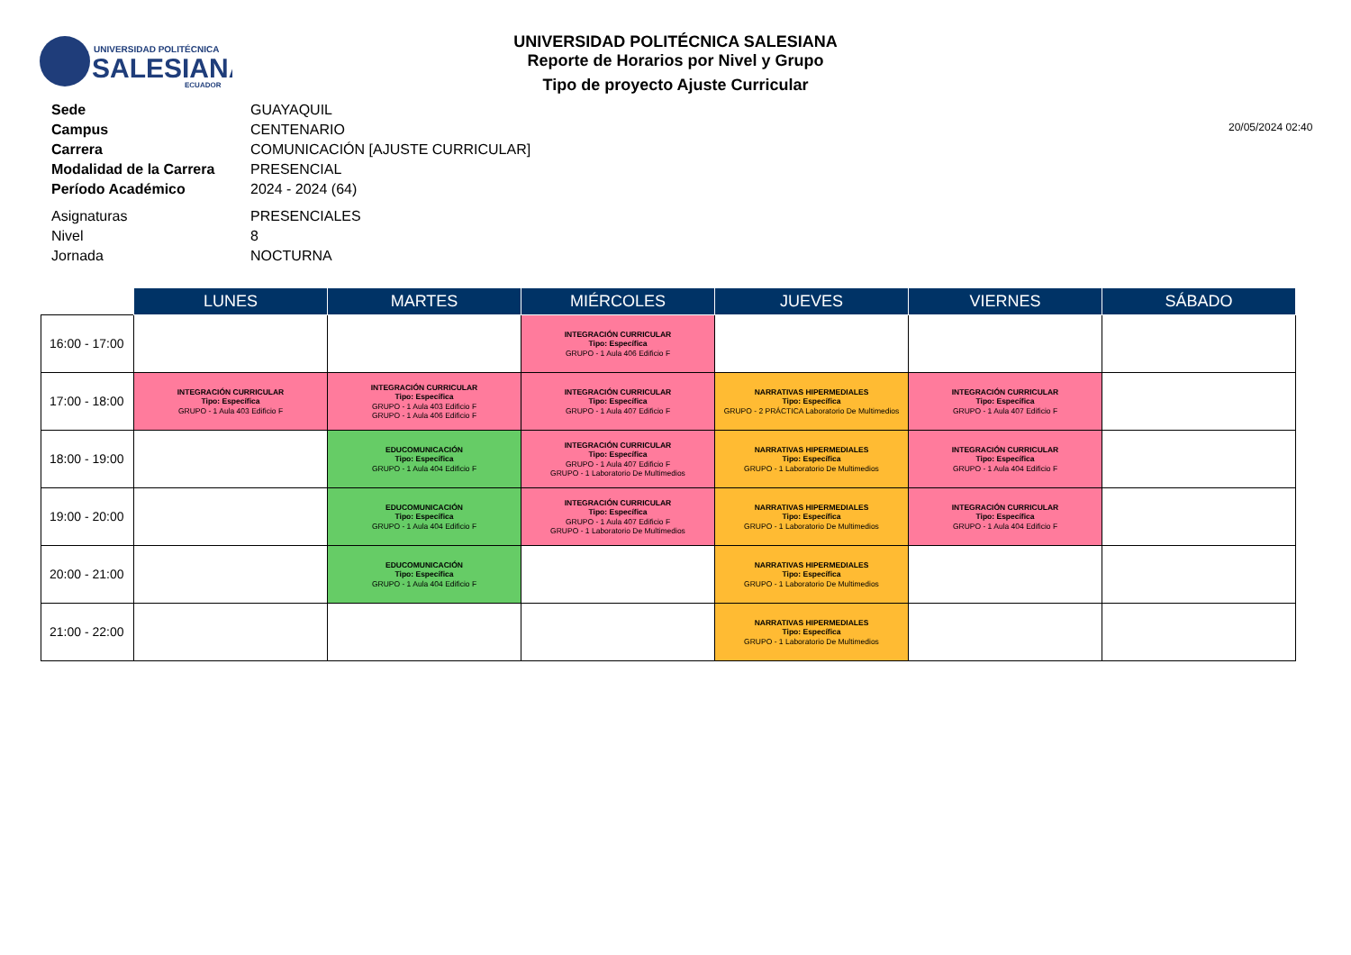UNIVERSIDAD POLITÉCNICA
SALESIANA
ECUADOR
UNIVERSIDAD POLITÉCNICA SALESIANA
Reporte de Horarios por Nivel y Grupo
Tipo de proyecto Ajuste Curricular
20/05/2024 02:40
| Sede | GUAYAQUIL |
| Campus | CENTENARIO |
| Carrera | COMUNICACIÓN [AJUSTE CURRICULAR] |
| Modalidad de la Carrera | PRESENCIAL |
| Período Académico | 2024 - 2024 (64) |
| Asignaturas | PRESENCIALES |
| Nivel | 8 |
| Jornada | NOCTURNA |
| | LUNES | MARTES | MIÉRCOLES | JUEVES | VIERNES | SÁBADO |
| --- | --- | --- | --- | --- | --- | --- |
| 16:00 - 17:00 | | | INTEGRACIÓN CURRICULAR Tipo: Específica GRUPO - 1 Aula 406 Edificio F | | | |
| 17:00 - 18:00 | INTEGRACIÓN CURRICULAR Tipo: Específica GRUPO - 1 Aula 403 Edificio F | INTEGRACIÓN CURRICULAR Tipo: Específica GRUPO - 1 Aula 403 Edificio F GRUPO - 1 Aula 406 Edificio F | INTEGRACIÓN CURRICULAR Tipo: Específica GRUPO - 1 Aula 407 Edificio F | NARRATIVAS HIPERMEDIALES Tipo: Específica GRUPO - 2 PRÁCTICA Laboratorio De Multimedios | INTEGRACIÓN CURRICULAR Tipo: Específica GRUPO - 1 Aula 407 Edificio F | |
| 18:00 - 19:00 | | EDUCOMUNICACIÓN Tipo: Específica GRUPO - 1 Aula 404 Edificio F | INTEGRACIÓN CURRICULAR Tipo: Específica GRUPO - 1 Aula 407 Edificio F GRUPO - 1 Laboratorio De Multimedios | NARRATIVAS HIPERMEDIALES Tipo: Específica GRUPO - 1 Laboratorio De Multimedios | INTEGRACIÓN CURRICULAR Tipo: Específica GRUPO - 1 Aula 404 Edificio F | |
| 19:00 - 20:00 | | EDUCOMUNICACIÓN Tipo: Específica GRUPO - 1 Aula 404 Edificio F | INTEGRACIÓN CURRICULAR Tipo: Específica GRUPO - 1 Aula 407 Edificio F GRUPO - 1 Laboratorio De Multimedios | NARRATIVAS HIPERMEDIALES Tipo: Específica GRUPO - 1 Laboratorio De Multimedios | INTEGRACIÓN CURRICULAR Tipo: Específica GRUPO - 1 Aula 404 Edificio F | |
| 20:00 - 21:00 | | EDUCOMUNICACIÓN Tipo: Específica GRUPO - 1 Aula 404 Edificio F | | NARRATIVAS HIPERMEDIALES Tipo: Específica GRUPO - 1 Laboratorio De Multimedios | | |
| 21:00 - 22:00 | | | | NARRATIVAS HIPERMEDIALES Tipo: Específica GRUPO - 1 Laboratorio De Multimedios | | |